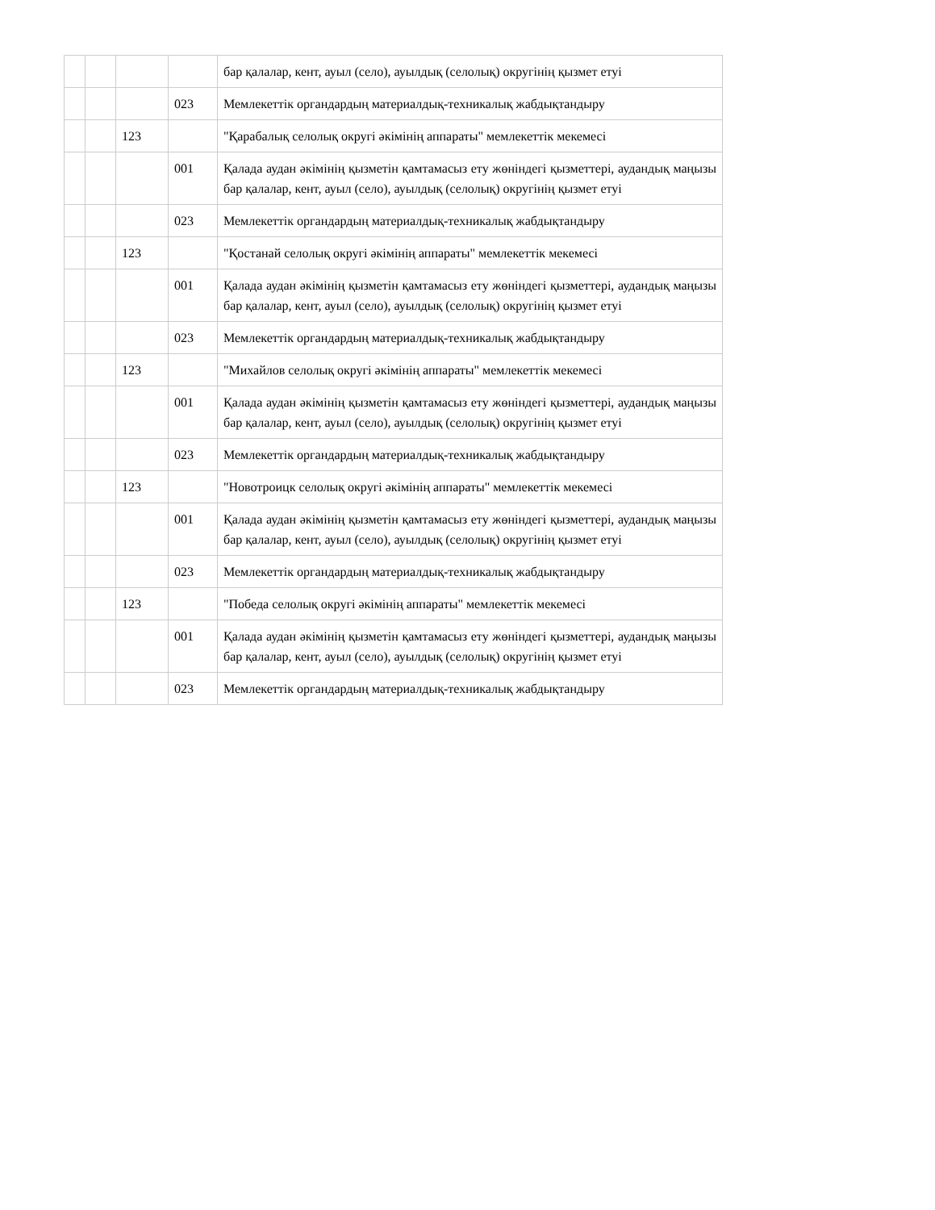| | | | | бар қалалар, кент, ауыл (село), ауылдық (селолық) округінің қызмет етуі |
| | | | 023 | Мемлекеттік органдардың материалдық-техникалық жабдықтандыру |
| | | 123 | | "Қарабалық селолық округі әкімінің аппараты" мемлекеттік мекемесі |
| | | | 001 | Қалада аудан әкімінің қызметін қамтамасыз ету жөніндегі қызметтері, аудандық маңызы бар қалалар, кент, ауыл (село), ауылдық (селолық) округінің қызмет етуі |
| | | | 023 | Мемлекеттік органдардың материалдық-техникалық жабдықтандыру |
| | | 123 | | "Қостанай селолық округі әкімінің аппараты" мемлекеттік мекемесі |
| | | | 001 | Қалада аудан әкімінің қызметін қамтамасыз ету жөніндегі қызметтері, аудандық маңызы бар қалалар, кент, ауыл (село), ауылдық (селолық) округінің қызмет етуі |
| | | | 023 | Мемлекеттік органдардың материалдық-техникалық жабдықтандыру |
| | | 123 | | "Михайлов селолық округі әкімінің аппараты" мемлекеттік мекемесі |
| | | | 001 | Қалада аудан әкімінің қызметін қамтамасыз ету жөніндегі қызметтері, аудандық маңызы бар қалалар, кент, ауыл (село), ауылдық (селолық) округінің қызмет етуі |
| | | | 023 | Мемлекеттік органдардың материалдық-техникалық жабдықтандыру |
| | | 123 | | "Новотроицк селолық округі әкімінің аппараты" мемлекеттік мекемесі |
| | | | 001 | Қалада аудан әкімінің қызметін қамтамасыз ету жөніндегі қызметтері, аудандық маңызы бар қалалар, кент, ауыл (село), ауылдық (селолық) округінің қызмет етуі |
| | | | 023 | Мемлекеттік органдардың материалдық-техникалық жабдықтандыру |
| | | 123 | | "Победа селолық округі әкімінің аппараты" мемлекеттік мекемесі |
| | | | 001 | Қалада аудан әкімінің қызметін қамтамасыз ету жөніндегі қызметтері, аудандық маңызы бар қалалар, кент, ауыл (село), ауылдық (селолық) округінің қызмет етуі |
| | | | 023 | Мемлекеттік органдардың материалдық-техникалық жабдықтандыру |